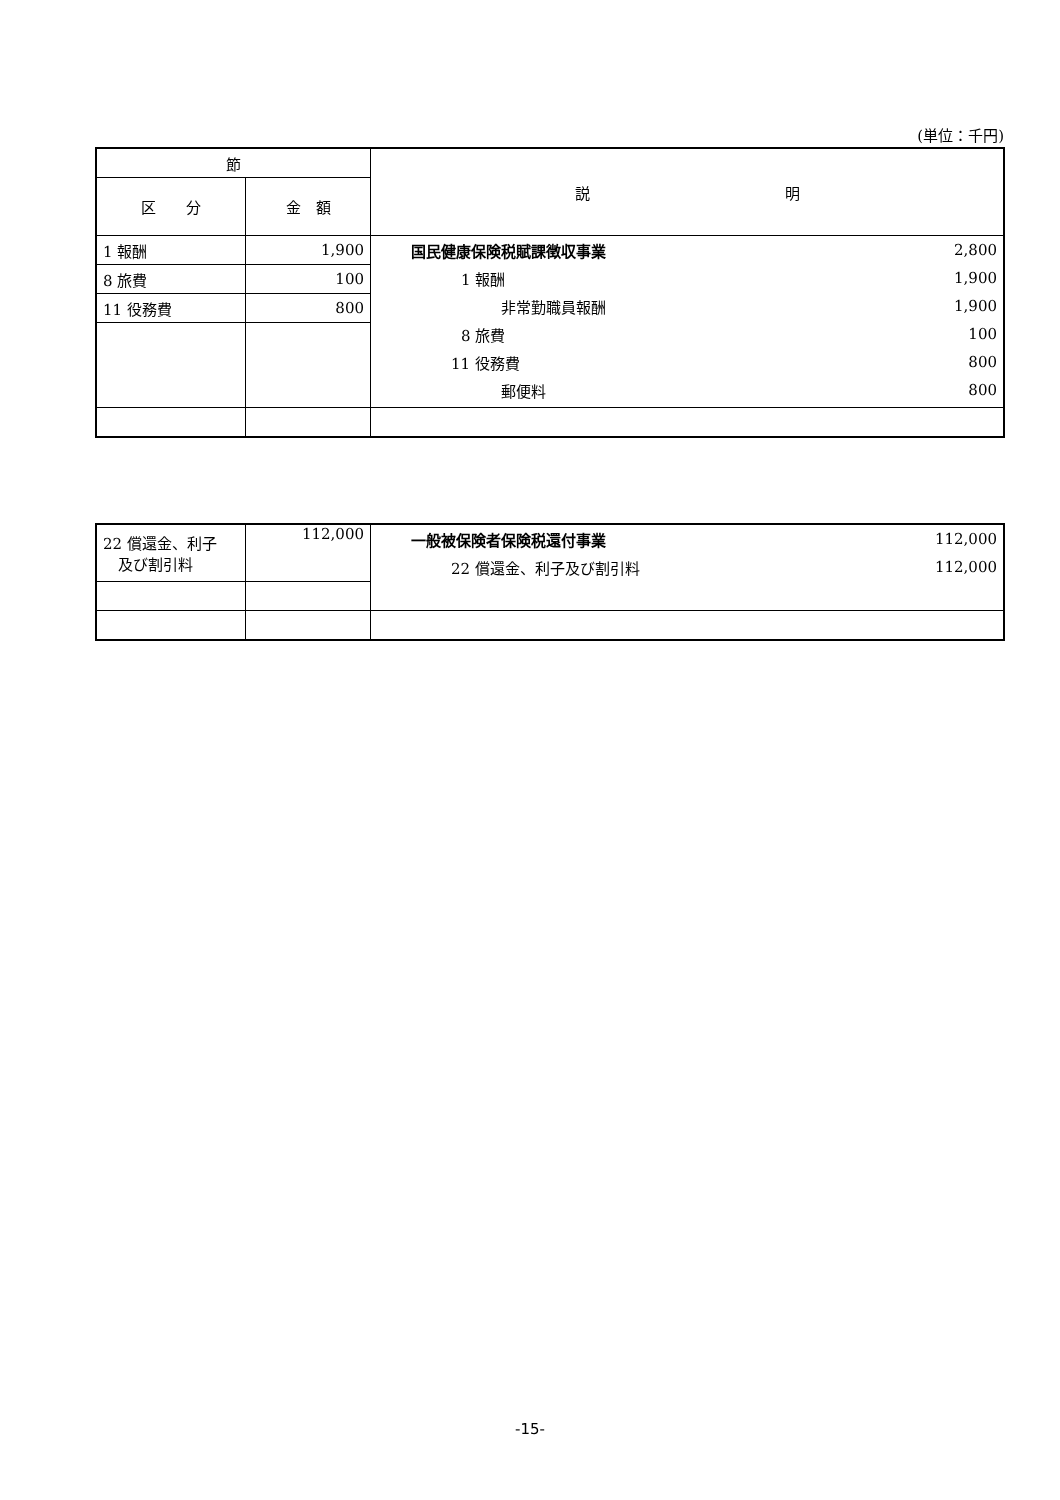(単位：千円)
| 節 | | 説 明 |
| --- | --- | --- |
| 区 分 | 金 額 | |
| 1 報酬 | 1,900 | / 国民健康保険税賦課徴収事業 / 2,800 / / 1 報酬 / 1,900 / / 非常勤職員報酬 / 1,900 / / 8 旅費 / 100 / / 11 役務費 / 800 / / 郵便料 / 800 / |
| 8 旅費 | 100 | |
| 11 役務費 | 800 | |
| 22 償還金、利子 及び割引料 | 112,000 | / 一般被保険者保険税還付事業 / 112,000 / / 22 償還金、利子及び割引料 / 112,000 / |
-15-